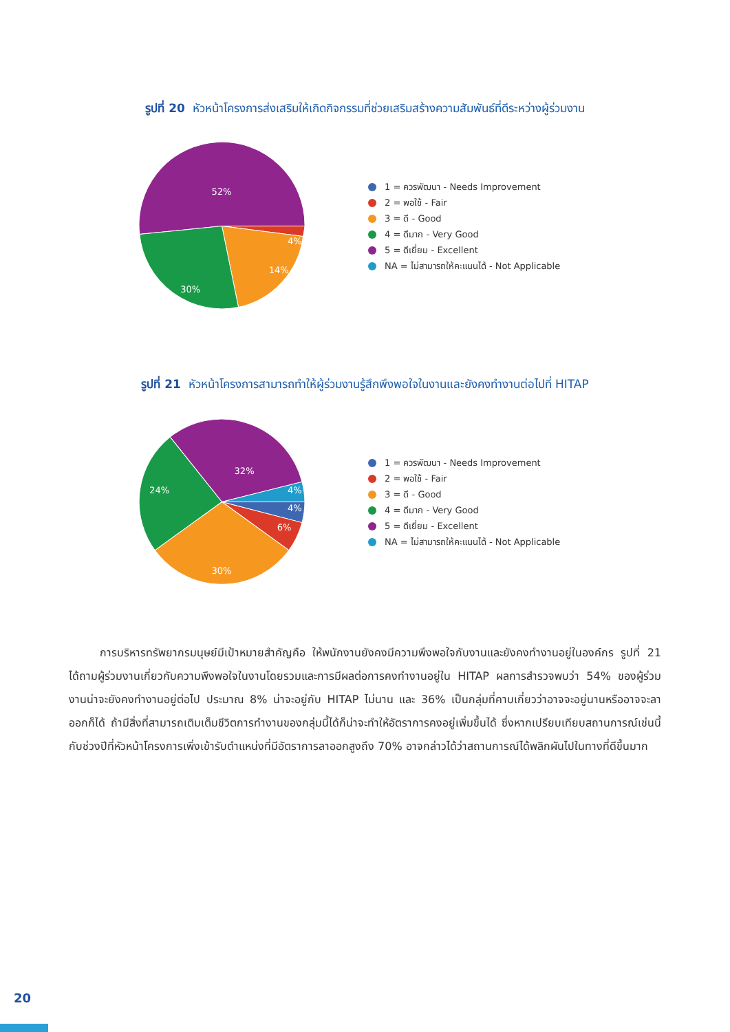รูปที่ 20 หัวหน้าโครงการส่งเสริมให้เกิดกิจกรรมที่ช่วยเสริมสร้างความสัมพันธ์ที่ดีระหว่างผู้ร่วมงาน
52%
4%
14%
30%
1 = ควรพัฒนา - Needs Improvement
2 = พอใช้ - Fair
3 = ดี - Good
4 = ดีมาก - Very Good
5 = ดีเยี่ยม - Excellent
NA = ไม่สามารถให้คะแนนได้ - Not Applicable
รูปที่ 21 หัวหน้าโครงการสามารถทำให้ผู้ร่วมงานรู้สึกพึงพอใจในงานและยังคงทำงานต่อไปที่ HITAP
32%
4%
4%
6%
30%
24%
1 = ควรพัฒนา - Needs Improvement
2 = พอใช้ - Fair
3 = ดี - Good
4 = ดีมาก - Very Good
5 = ดีเยี่ยม - Excellent
NA = ไม่สามารถให้คะแนนได้ - Not Applicable
การบริหารทรัพยากรมนุษย์มีเป้าหมายสำคัญคือ ให้พนักงานยังคงมีความพึงพอใจกับงานและยังคงทำงานอยู่ในองค์กร รูปที่ 21 ได้ถามผู้ร่วมงานเกี่ยวกับความพึงพอใจในงานโดยรวมและการมีผลต่อการคงทำงานอยู่ใน HITAP ผลการสำรวจพบว่า 54% ของผู้ร่วมงานน่าจะยังคงทำงานอยู่ต่อไป ประมาณ 8% น่าจะอยู่กับ HITAP ไม่นาน และ 36% เป็นกลุ่มที่คาบเกี่ยวว่าอาจจะอยู่นานหรืออาจจะลาออกก็ได้ ถ้ามีสิ่งที่สามารถเติมเต็มชีวิตการทำงานของกลุ่มนี้ได้ก็น่าจะทำให้อัตราการคงอยู่เพิ่มขึ้นได้ ซึ่งหากเปรียบเทียบสถานการณ์เช่นนี้กับช่วงปีที่หัวหน้าโครงการเพิ่งเข้ารับตำแหน่งที่มีอัตราการลาออกสูงถึง 70% อาจกล่าวได้ว่าสถานการณ์ได้พลิกผันไปในทางที่ดีขึ้นมาก
20